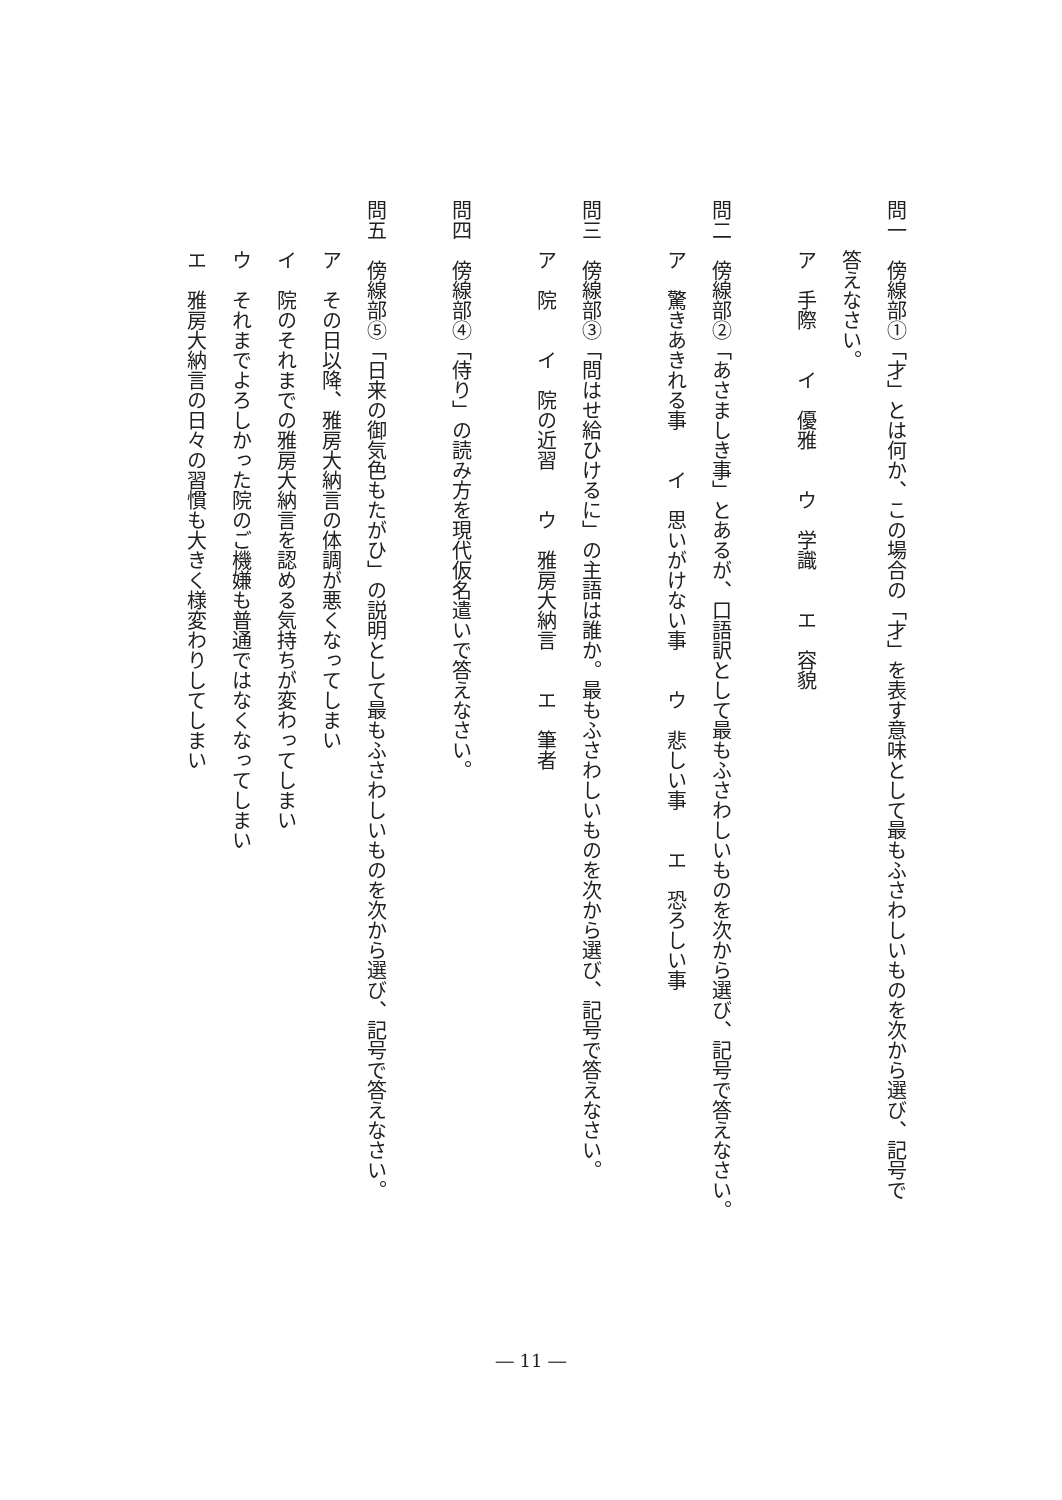問一　傍線部①「才」とは何か、この場合の「才」を表す意味として最もふさわしいものを次から選び、記号で
答えなさい。
ア　手際　　イ　優雅　　ウ　学識　　エ　容貌
問二　傍線部②「あさましき事」とあるが、口語訳として最もふさわしいものを次から選び、記号で答えなさい。
ア　驚きあきれる事　　イ　思いがけない事　　ウ　悲しい事　　エ　恐ろしい事
問三　傍線部③「問はせ給ひけるに」の主語は誰か。最もふさわしいものを次から選び、記号で答えなさい。
ア　院　　イ　院の近習　　ウ　雅房大納言　　エ　筆者
問四　傍線部④「侍り」の読み方を現代仮名遣いで答えなさい。
問五　傍線部⑤「日来の御気色もたがひ」の説明として最もふさわしいものを次から選び、記号で答えなさい。
ア　その日以降、雅房大納言の体調が悪くなってしまい
イ　院のそれまでの雅房大納言を認める気持ちが変わってしまい
ウ　それまでよろしかった院のご機嫌も普通ではなくなってしまい
エ　雅房大納言の日々の習慣も大きく様変わりしてしまい
― 11 ―